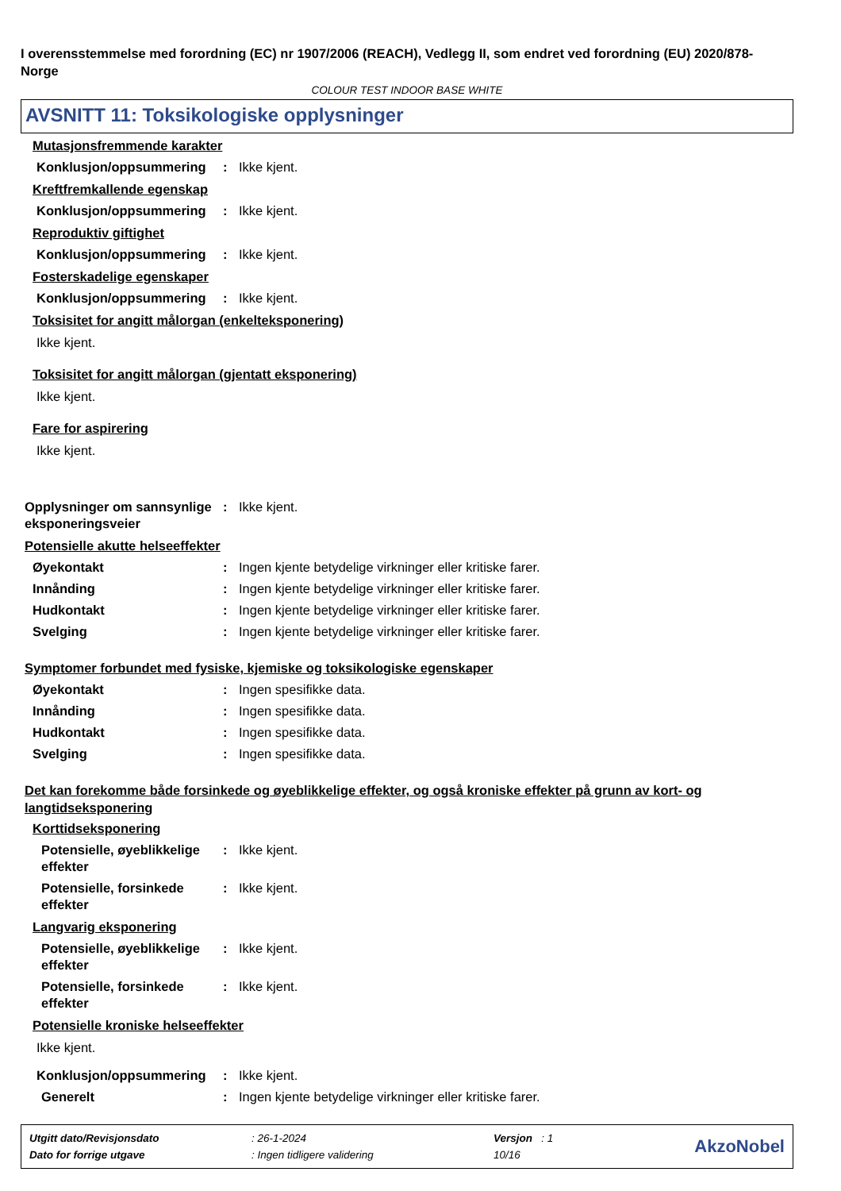I overensstemmelse med forordning (EC) nr 1907/2006 (REACH), Vedlegg II, som endret ved forordning (EU) 2020/878- Norge
COLOUR TEST INDOOR BASE WHITE
AVSNITT 11: Toksikologiske opplysninger
Mutasjonsfremmende karakter
Konklusjon/oppsummering : Ikke kjent.
Kreftfremkallende egenskap
Konklusjon/oppsummering : Ikke kjent.
Reproduktiv giftighet
Konklusjon/oppsummering : Ikke kjent.
Fosterskadelige egenskaper
Konklusjon/oppsummering : Ikke kjent.
Toksisitet for angitt målorgan (enkelteksponering)
Ikke kjent.
Toksisitet for angitt målorgan (gjentatt eksponering)
Ikke kjent.
Fare for aspirering
Ikke kjent.
Opplysninger om sannsynlige eksponeringsveier
: Ikke kjent.
Potensielle akutte helseeffekter
Øyekontakt : Ingen kjente betydelige virkninger eller kritiske farer.
Innånding : Ingen kjente betydelige virkninger eller kritiske farer.
Hudkontakt : Ingen kjente betydelige virkninger eller kritiske farer.
Svelging : Ingen kjente betydelige virkninger eller kritiske farer.
Symptomer forbundet med fysiske, kjemiske og toksikologiske egenskaper
Øyekontakt : Ingen spesifikke data.
Innånding : Ingen spesifikke data.
Hudkontakt : Ingen spesifikke data.
Svelging : Ingen spesifikke data.
Det kan forekomme både forsinkede og øyeblikkelige effekter, og også kroniske effekter på grunn av kort- og langtidseksponering
Korttidseksponering
Potensielle, øyeblikkelige effekter
: Ikke kjent.
Potensielle, forsinkede effekter
: Ikke kjent.
Langvarig eksponering
Potensielle, øyeblikkelige effekter
: Ikke kjent.
Potensielle, forsinkede effekter
: Ikke kjent.
Potensielle kroniske helseeffekter
Ikke kjent.
Konklusjon/oppsummering : Ikke kjent.
Generelt : Ingen kjente betydelige virkninger eller kritiske farer.
| Utgitt dato/Revisjonsdato | : 26-1-2024 | Versjon : 1 |
| Dato for forrige utgave | : Ingen tidligere validering | 10/16 |
AkzoNobel